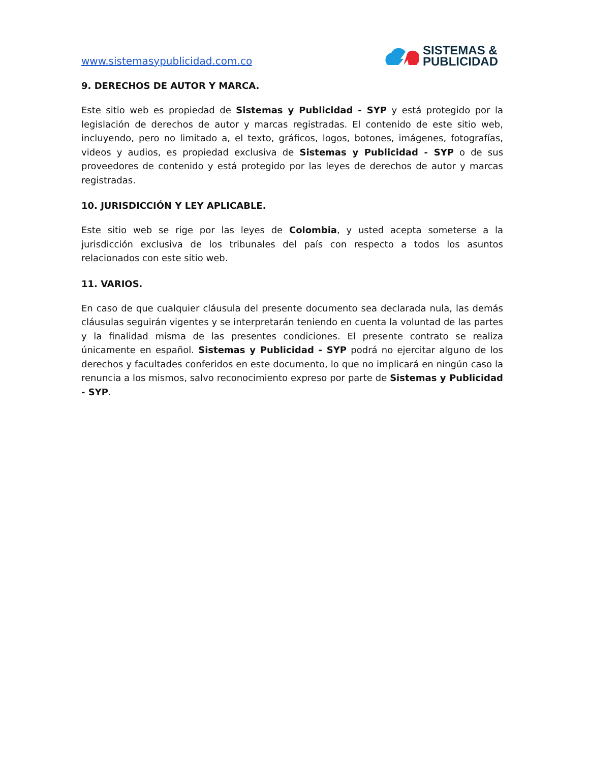www.sistemasypublicidad.com.co
SISTEMAS &
PUBLICIDAD
9. DERECHOS DE AUTOR Y MARCA.
Este sitio web es propiedad de Sistemas y Publicidad - SYP y está protegido por la legislación de derechos de autor y marcas registradas. El contenido de este sitio web, incluyendo, pero no limitado a, el texto, gráficos, logos, botones, imágenes, fotografías, videos y audios, es propiedad exclusiva de Sistemas y Publicidad - SYP o de sus proveedores de contenido y está protegido por las leyes de derechos de autor y marcas registradas.
10. JURISDICCIÓN Y LEY APLICABLE.
Este sitio web se rige por las leyes de Colombia, y usted acepta someterse a la jurisdicción exclusiva de los tribunales del país con respecto a todos los asuntos relacionados con este sitio web.
11. VARIOS.
En caso de que cualquier cláusula del presente documento sea declarada nula, las demás cláusulas seguirán vigentes y se interpretarán teniendo en cuenta la voluntad de las partes y la finalidad misma de las presentes condiciones. El presente contrato se realiza únicamente en español. Sistemas y Publicidad - SYP podrá no ejercitar alguno de los derechos y facultades conferidos en este documento, lo que no implicará en ningún caso la renuncia a los mismos, salvo reconocimiento expreso por parte de Sistemas y Publicidad - SYP.